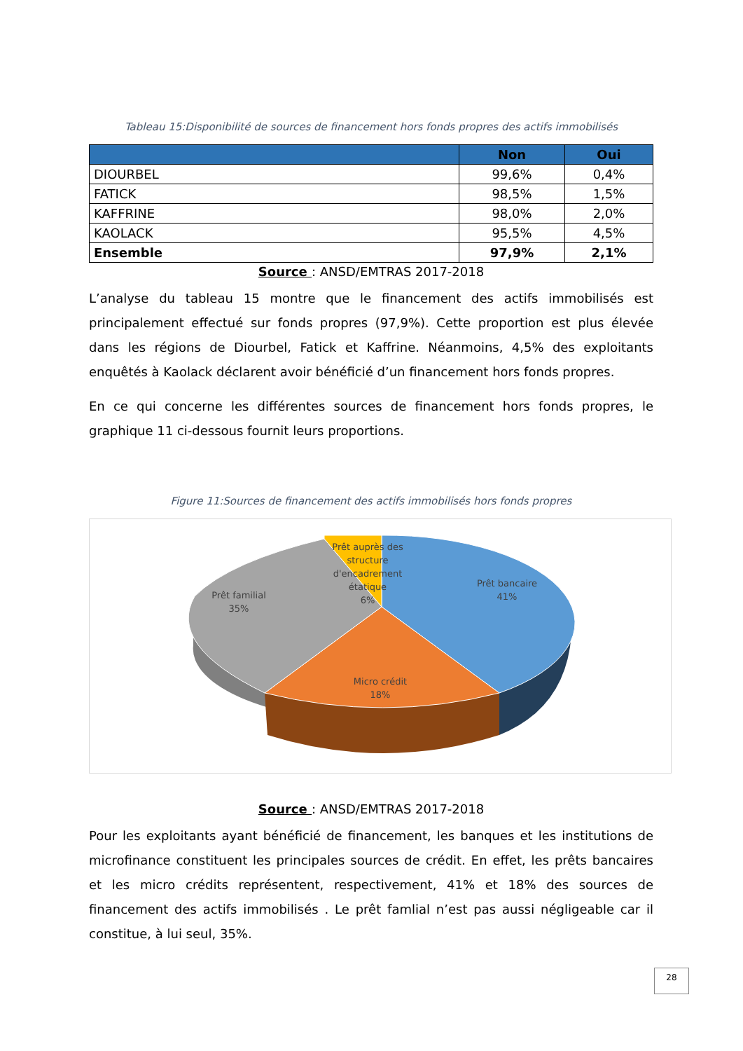Tableau 15:Disponibilité de sources de financement hors fonds propres des actifs immobilisés
| | Non | Oui |
| --- | --- | --- |
| DIOURBEL | 99,6% | 0,4% |
| FATICK | 98,5% | 1,5% |
| KAFFRINE | 98,0% | 2,0% |
| KAOLACK | 95,5% | 4,5% |
| Ensemble | 97,9% | 2,1% |
Source : ANSD/EMTRAS 2017-2018
L’analyse du tableau 15 montre que le financement des actifs immobilisés est principalement effectué sur fonds propres (97,9%). Cette proportion est plus élevée dans les régions de Diourbel, Fatick et Kaffrine. Néanmoins, 4,5% des exploitants enquêtés à Kaolack déclarent avoir bénéficié d’un financement hors fonds propres.
En ce qui concerne les différentes sources de financement hors fonds propres, le graphique 11 ci-dessous fournit leurs proportions.
Figure 11:Sources de financement des actifs immobilisés hors fonds propres
Prêt bancaire
41%
Micro crédit
18%
Prêt familial
35%
Prêt auprès des
structure
d'encadrement
étatique
6%
Source : ANSD/EMTRAS 2017-2018
Pour les exploitants ayant bénéficié de financement, les banques et les institutions de microfinance constituent les principales sources de crédit. En effet, les prêts bancaires et les micro crédits représentent, respectivement, 41% et 18% des sources de financement des actifs immobilisés . Le prêt famlial n’est pas aussi négligeable car il constitue, à lui seul, 35%.
28